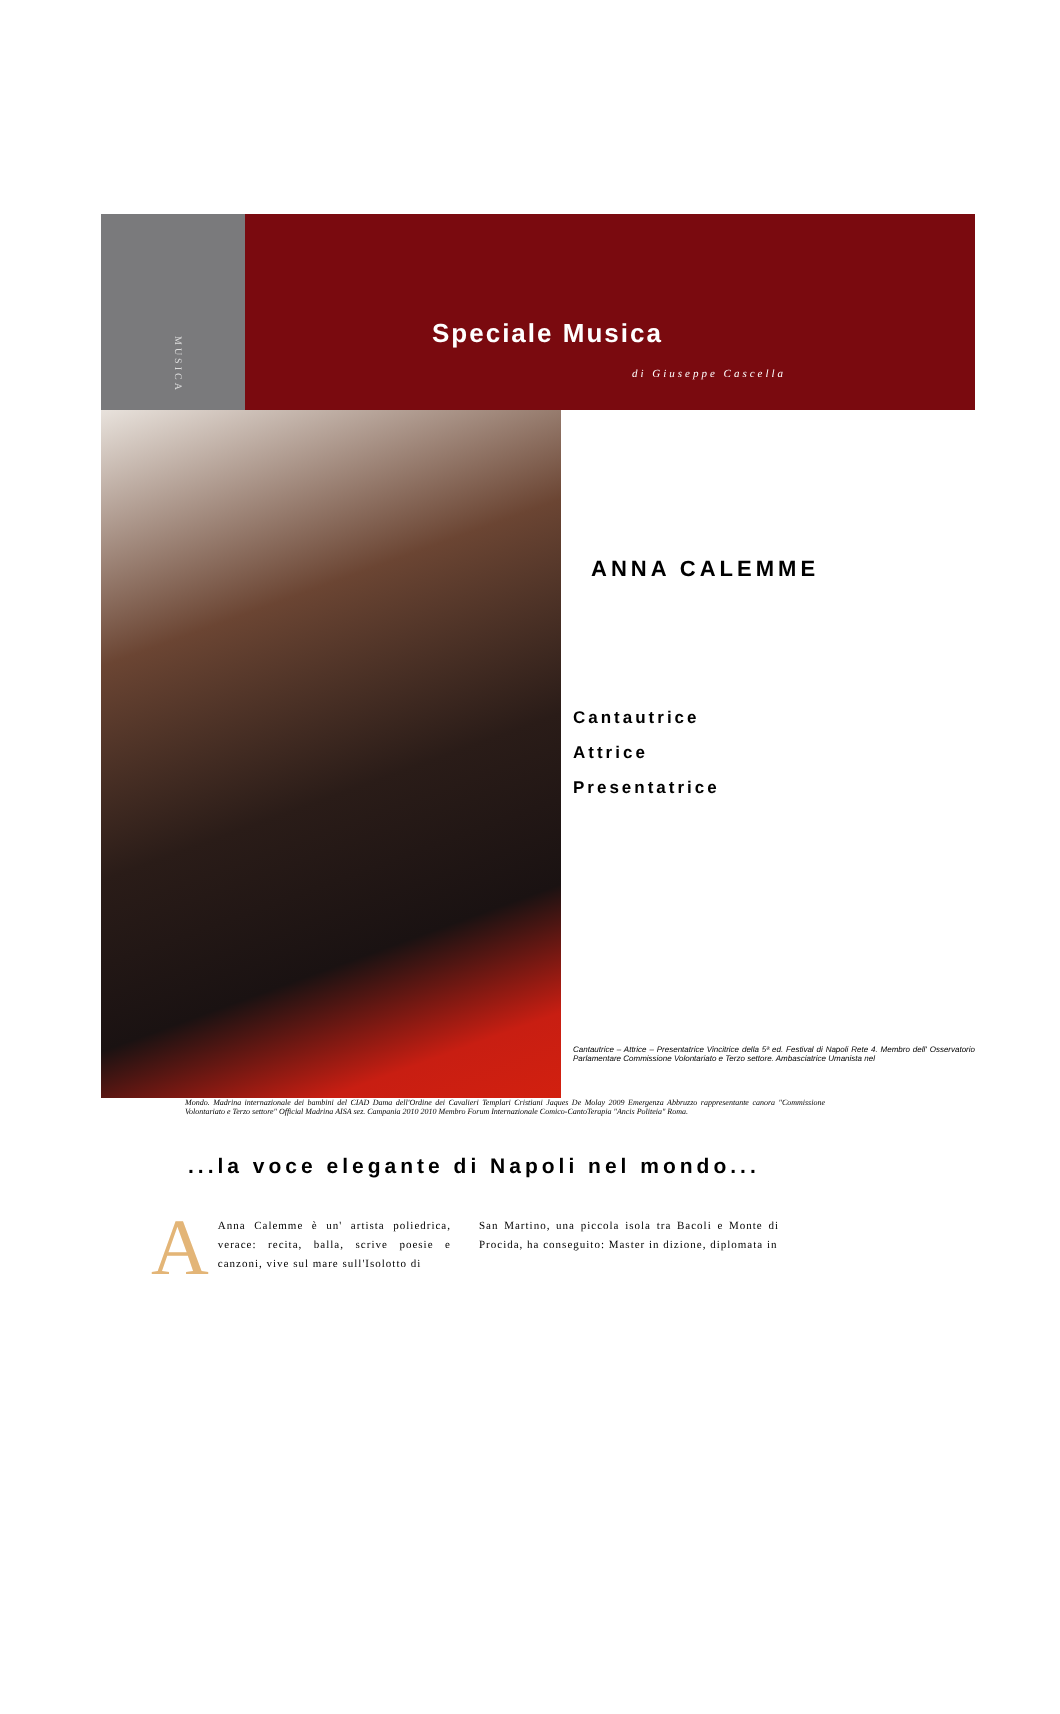MUSICA
Speciale Musica
di Giuseppe Cascella
ANNA CALEMME
Cantautrice
Attrice
Presentatrice
Cantautrice – Attrice – Presentatrice Vincitrice della 5ª ed. Festival di Napoli Rete 4. Membro dell' Osservatorio Parlamentare Commissione Volontariato e Terzo settore. Ambasciatrice Umanista nel
Mondo. Madrina internazionale dei bambini del CIAD Dama dell'Ordine dei Cavalieri Templari Cristiani Jaques De Molay 2009 Emergenza Abbruzzo rappresentante canora "Commissione Volontariato e Terzo settore" Official Madrina AISA sez. Campania 2010 2010 Membro Forum Internazionale Comico-CantoTerapia "Ancis Politeia" Roma.
...la voce elegante di Napoli nel mondo...
AAnna Calemme è un' artista poliedrica, verace: recita, balla, scrive poesie e canzoni, vive sul mare sull'Isolotto di
San Martino, una piccola isola tra Bacoli e Monte di Procida, ha conseguito: Master in dizione, diplomata in